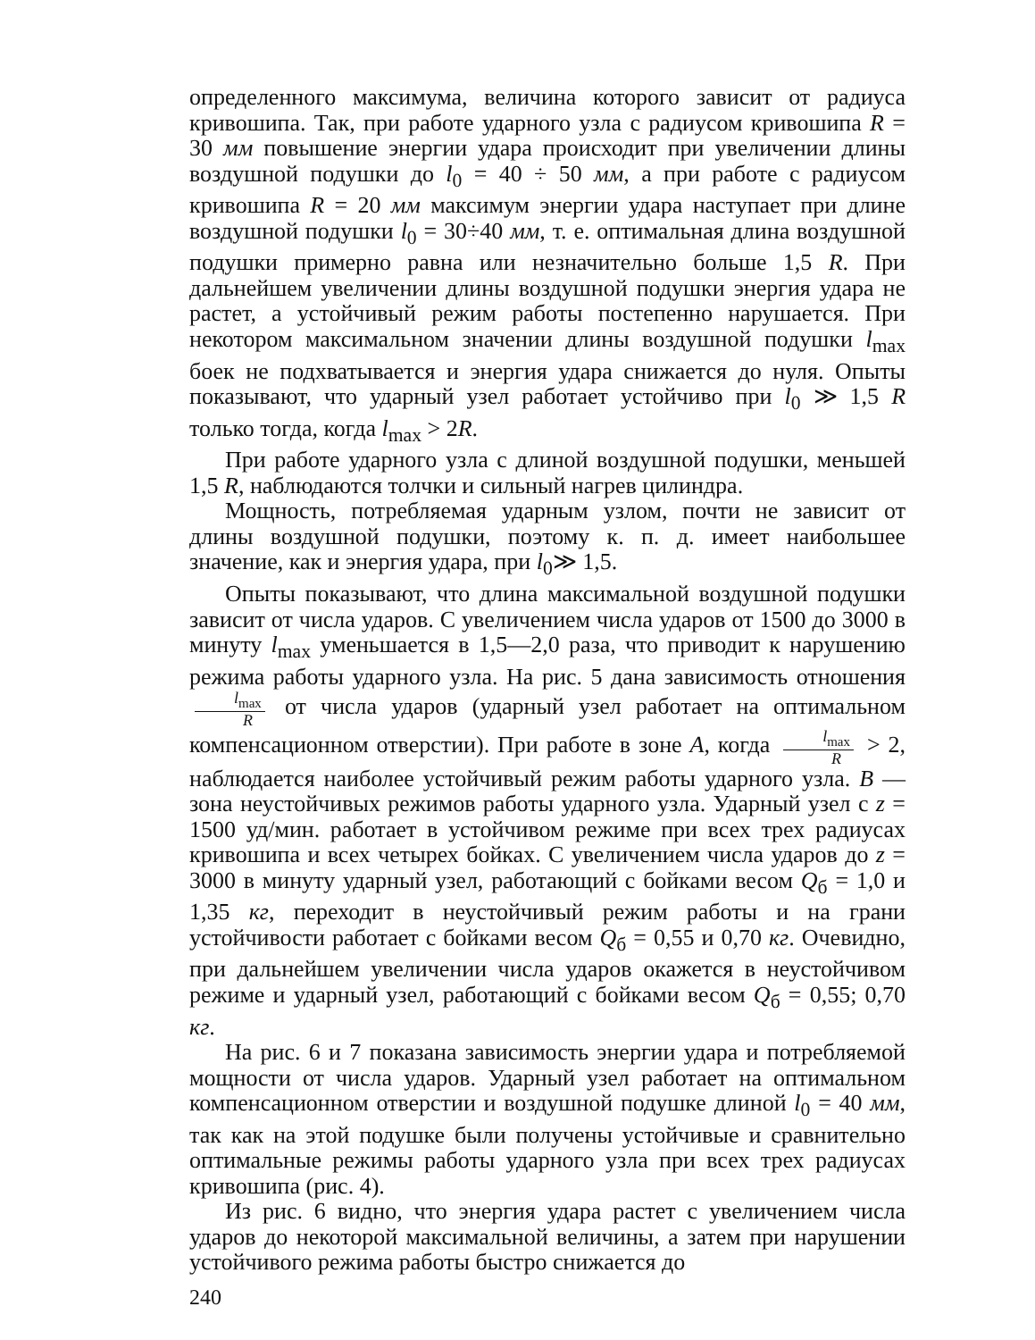определенного максимума, величина которого зависит от радиуса кривошипа. Так, при работе ударного узла с радиусом кривошипа R = 30 мм повышение энергии удара происходит при увеличении длины воздушной подушки до l<sub>0</sub> = 40 ÷ 50 мм, а при работе с радиусом кривошипа R = 20 мм максимум энергии удара наступает при длине воздушной подушки l<sub>0</sub> = 30÷40 мм, т. е. оптимальная длина воздушной подушки примерно равна или незначительно больше 1,5 R. При дальнейшем увеличении длины воздушной подушки энергия удара не растет, а устойчивый режим работы постепенно нарушается. При некотором максимальном значении длины воздушной подушки l<sub>max</sub> боек не подхватывается и энергия удара снижается до нуля. Опыты показывают, что ударный узел работает устойчиво при l<sub>0</sub> ≫ 1,5 R только тогда, когда l<sub>max</sub> > 2R.
При работе ударного узла с длиной воздушной подушки, меньшей 1,5 R, наблюдаются толчки и сильный нагрев цилиндра.
Мощность, потребляемая ударным узлом, почти не зависит от длины воздушной подушки, поэтому к. п. д. имеет наибольшее значение, как и энергия удара, при l<sub>0</sub>≫ 1,5.
Опыты показывают, что длина максимальной воздушной подушки зависит от числа ударов. С увеличением числа ударов от 1500 до 3000 в минуту l<sub>max</sub> уменьшается в 1,5—2,0 раза, что приводит к нарушению режима работы ударного узла. На рис. 5 дана зависимость отношения l<sub>max</sub> R от числа ударов (ударный узел работает на оптимальном компенсационном отверстии). При работе в зоне А, когда l<sub>max</sub> R > 2, наблюдается наиболее устойчивый режим работы ударного узла. В — зона неустойчивых режимов работы ударного узла. Ударный узел с z = 1500 уд/мин. работает в устойчивом режиме при всех трех радиусах кривошипа и всех четырех бойках. С увеличением числа ударов до z = 3000 в минуту ударный узел, работающий с бойками весом Q<sub>б</sub> = 1,0 и 1,35 кг, переходит в неустойчивый режим работы и на грани устойчивости работает с бойками весом Q<sub>б</sub> = 0,55 и 0,70 кг. Очевидно, при дальнейшем увеличении числа ударов окажется в неустойчивом режиме и ударный узел, работающий с бойками весом Q<sub>б</sub> = 0,55; 0,70 кг.
На рис. 6 и 7 показана зависимость энергии удара и потребляемой мощности от числа ударов. Ударный узел работает на оптимальном компенсационном отверстии и воздушной подушке длиной l<sub>0</sub> = 40 мм, так как на этой подушке были получены устойчивые и сравнительно оптимальные режимы работы ударного узла при всех трех радиусах кривошипа (рис. 4).
Из рис. 6 видно, что энергия удара растет с увеличением числа ударов до некоторой максимальной величины, а затем при нарушении устойчивого режима работы быстро снижается до
240